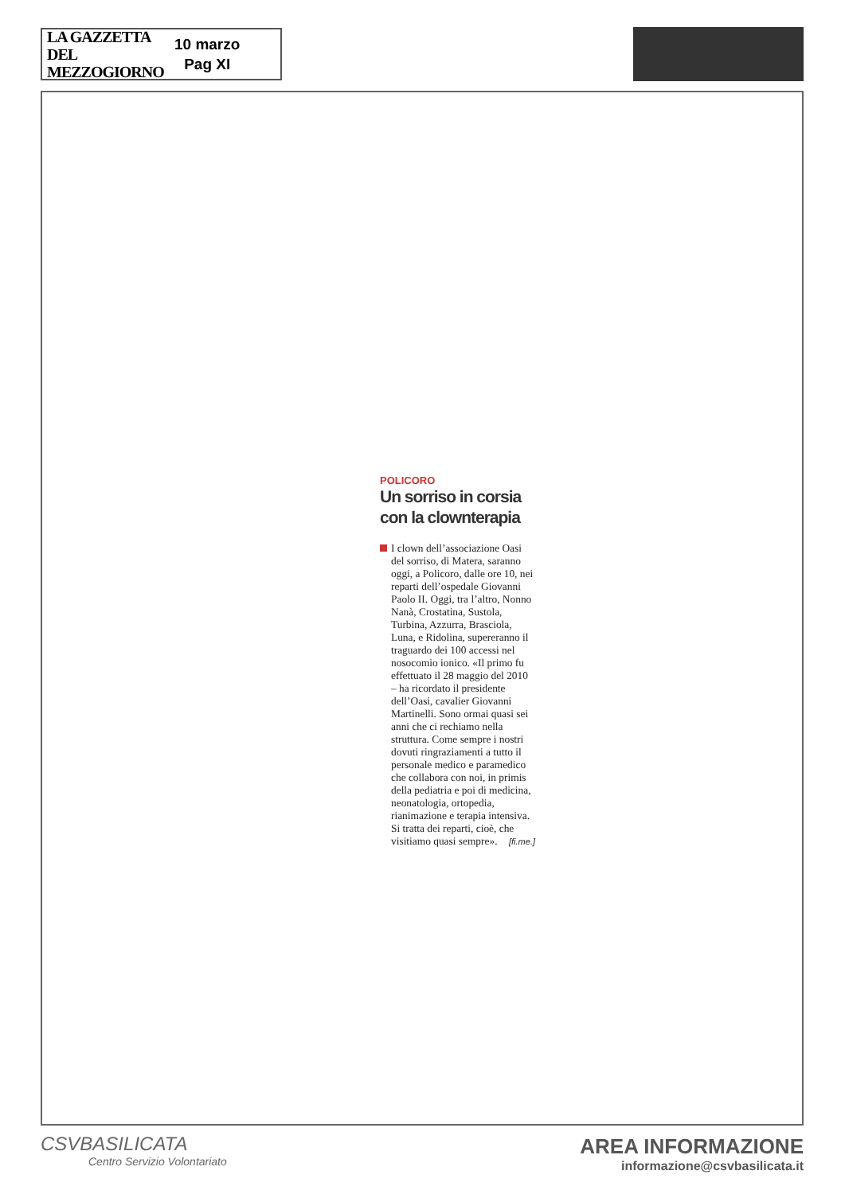LA GAZZETTA
DEL MEZZOGIORNO
10 marzo
Pag XI
POLICORO
Un sorriso in corsia con la clownterapia
I clown dell’associazione Oasi del sorriso, di Matera, saranno oggi, a Policoro, dalle ore 10, nei reparti dell’ospedale Giovanni Paolo II. Oggi, tra l’altro, Nonno Nanà, Crostatina, Sustola, Turbina, Azzurra, Brasciola, Luna, e Ridolina, supereranno il traguardo dei 100 accessi nel nosocomio ionico. «Il primo fu effettuato il 28 maggio del 2010 – ha ricordato il presidente dell’Oasi, cavalier Giovanni Martinelli. Sono ormai quasi sei anni che ci rechiamo nella struttura. Come sempre i nostri dovuti ringraziamenti a tutto il personale medico e paramedico che collabora con noi, in primis della pediatria e poi di medicina, neonatologia, ortopedia, rianimazione e terapia intensiva. Si tratta dei reparti, cioè, che visitiamo quasi sempre». [fi.me.]
CSVBASILICATA
Centro Servizio Volontariato
AREA INFORMAZIONE
informazione@csvbasilicata.it